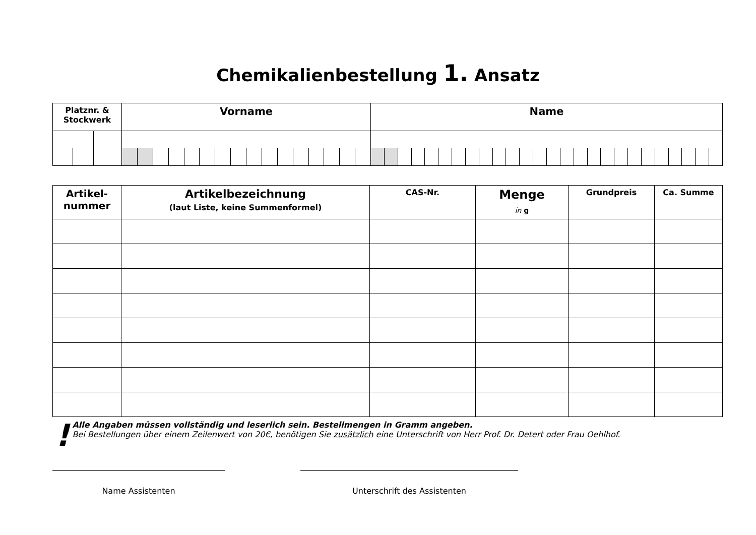Chemikalienbestellung 1. Ansatz
| Platznr. & Stockwerk | Vorname | Name |
| --- | --- | --- |
| Artikel- nummer | Artikelbezeichnung (laut Liste, keine Summenformel) | CAS-Nr. | Menge in g | Grundpreis | Ca. Summe |
| --- | --- | --- | --- | --- | --- |
!
Alle Angaben müssen vollständig und leserlich sein. Bestellmengen in Gramm angeben.
Bei Bestellungen über einem Zeilenwert von 20€, benötigen Sie zusätzlich eine Unterschrift von Herr Prof. Dr. Detert oder Frau Oehlhof.
Name Assistenten Unterschrift des Assistenten